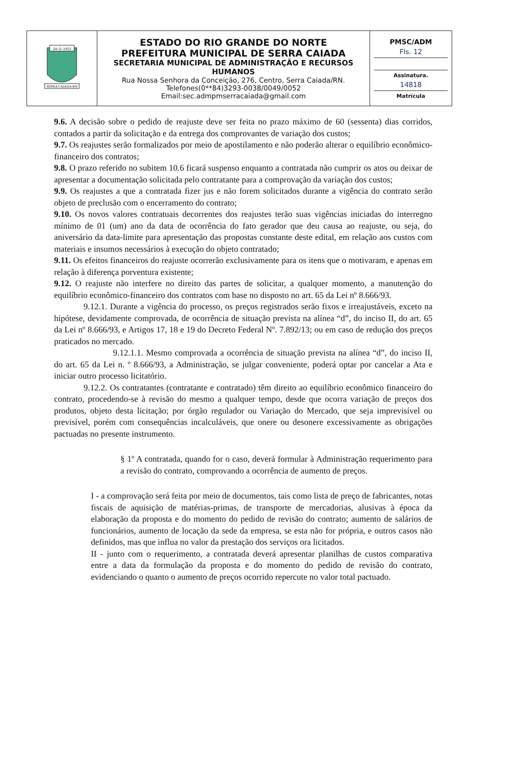| 24-11-1953 SERRA CAIADA-RN | ESTADO DO RIO GRANDE DO NORTE PREFEITURA MUNICIPAL DE SERRA CAIADA SECRETARIA MUNICIPAL DE ADMINISTRAÇÃO E RECURSOS HUMANOS Rua Nossa Senhora da Conceição, 276, Centro, Serra Caiada/RN. Telefones(0**84)3293-0038/0049/0052 Email:sec.admpmserracaiada@gmail.com | PMSC/ADM Fls. 12 Assinatura. 14818 Matrícula |
9.6. A decisão sobre o pedido de reajuste deve ser feita no prazo máximo de 60 (sessenta) dias corridos, contados a partir da solicitação e da entrega dos comprovantes de variação dos custos;
9.7. Os reajustes serão formalizados por meio de apostilamento e não poderão alterar o equilíbrio econômico-financeiro dos contratos;
9.8. O prazo referido no subitem 10.6 ficará suspenso enquanto a contratada não cumprir os atos ou deixar de apresentar a documentação solicitada pelo contratante para a comprovação da variação dos custos;
9.9. Os reajustes a que a contratada fizer jus e não forem solicitados durante a vigência do contrato serão objeto de preclusão com o encerramento do contrato;
9.10. Os novos valores contratuais decorrentes dos reajustes terão suas vigências iniciadas do interregno mínimo de 01 (um) ano da data de ocorrência do fato gerador que deu causa ao reajuste, ou seja, do aniversário da data-limite para apresentação das propostas constante deste edital, em relação aos custos com materiais e insumos necessários à execução do objeto contratado;
9.11. Os efeitos financeiros do reajuste ocorrerão exclusivamente para os itens que o motivaram, e apenas em relação à diferença porventura existente;
9.12. O reajuste não interfere no direito das partes de solicitar, a qualquer momento, a manutenção do equilíbrio econômico-financeiro dos contratos com base no disposto no art. 65 da Lei nº 8.666/93.
9.12.1. Durante a vigência do processo, os preços registrados serão fixos e irreajustáveis, exceto na hipótese, devidamente comprovada, de ocorrência de situação prevista na alínea “d”, do inciso II, do art. 65 da Lei nº 8.666/93, e Artigos 17, 18 e 19 do Decreto Federal Nº. 7.892/13; ou em caso de redução dos preços praticados no mercado.
9.12.1.1. Mesmo comprovada a ocorrência de situação prevista na alínea “d”, do inciso II, do art. 65 da Lei n. º 8.666/93, a Administração, se julgar conveniente, poderá optar por cancelar a Ata e iniciar outro processo licitatório.
9.12.2. Os contratantes (contratante e contratado) têm direito ao equilíbrio econômico financeiro do contrato, procedendo-se à revisão do mesmo a qualquer tempo, desde que ocorra variação de preços dos produtos, objeto desta licitação; por órgão regulador ou Variação do Mercado, que seja imprevisível ou previsível, porém com consequências incalculáveis, que onere ou desonere excessivamente as obrigações pactuadas no presente instrumento.
§ 1º A contratada, quando for o caso, deverá formular à Administração requerimento para a revisão do contrato, comprovando a ocorrência de aumento de preços.
I - a comprovação será feita por meio de documentos, tais como lista de preço de fabricantes, notas fiscais de aquisição de matérias-primas, de transporte de mercadorias, alusivas à época da elaboração da proposta e do momento do pedido de revisão do contrato; aumento de salários de funcionários, aumento de locação da sede da empresa, se esta não for própria, e outros casos não definidos, mas que influa no valor da prestação dos serviços ora licitados.
II - junto com o requerimento, a contratada deverá apresentar planilhas de custos comparativa entre a data da formulação da proposta e do momento do pedido de revisão do contrato, evidenciando o quanto o aumento de preços ocorrido repercute no valor total pactuado.